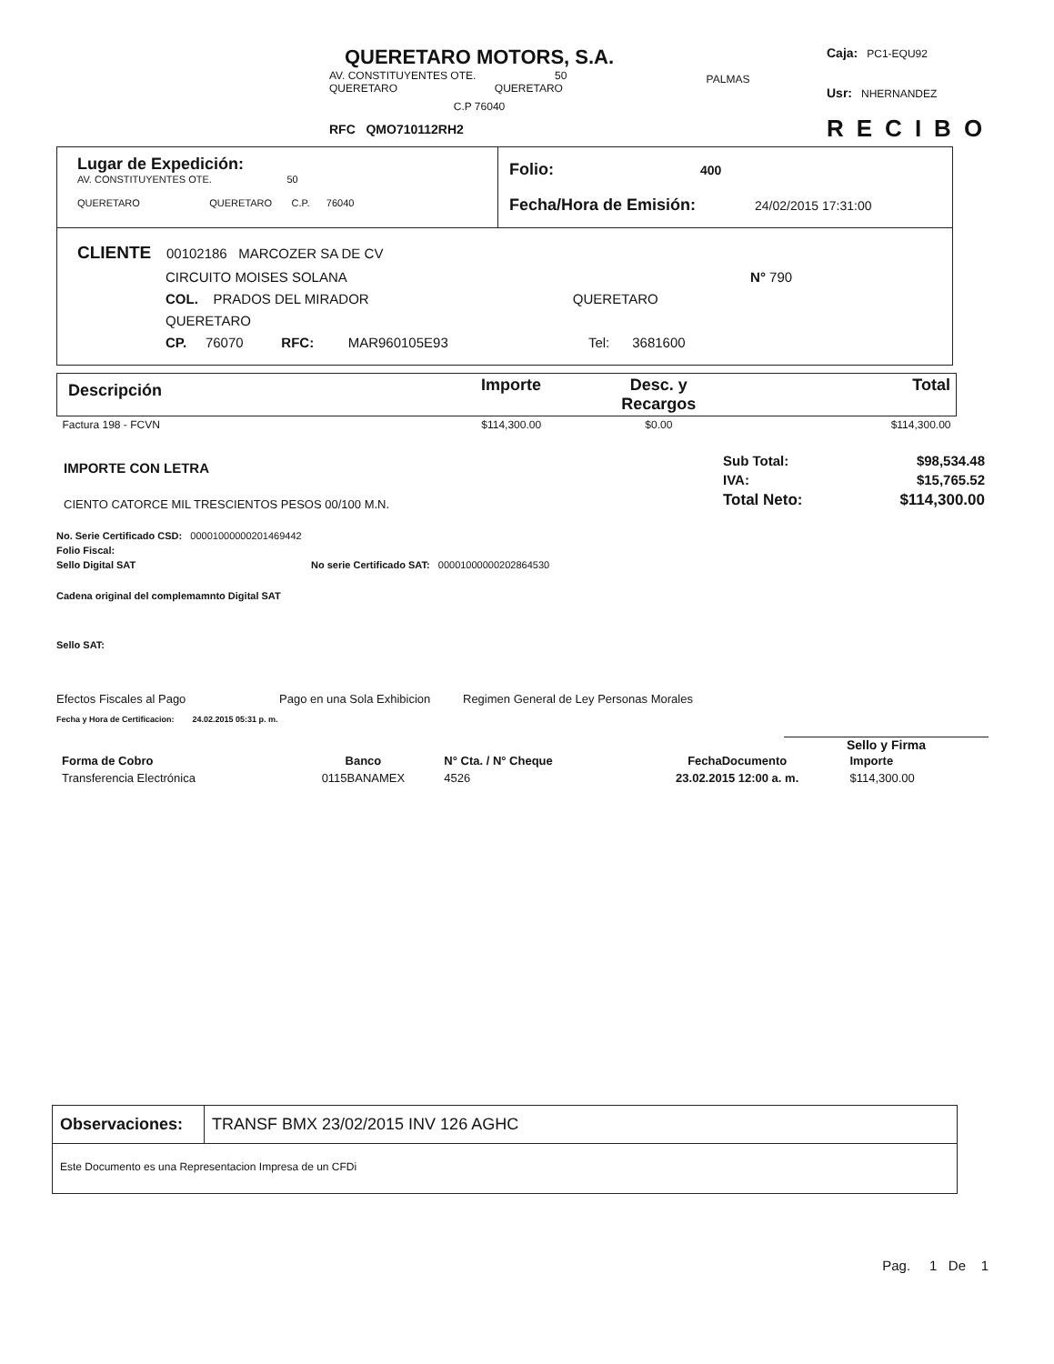QUERETARO MOTORS, S.A.
AV. CONSTITUYENTES OTE. 50
QUERETARO QUERETARO
C.P 76040
RFC QMO710112RH2
PALMAS
Caja: PC1-EQU92
Usr: NHERNANDEZ
RECIBO
| Lugar de Expedición: AV. CONSTITUYENTES OTE. 50 QUERETARO QUERETARO C.P. 76040 | Folio: 400 Fecha/Hora de Emisión: 24/02/2015 17:31:00 |
| CLIENTE 00102186 MARCOZER SA DE CV CIRCUITO MOISES SOLANA N° 790 COL. PRADOS DEL MIRADOR QUERETARO QUERETARO CP. 76070 RFC: MAR960105E93 Tel: 3681600 | |
| Descripción | Importe | Desc. y Recargos | Total |
| --- | --- | --- | --- |
| Factura 198 - FCVN | $114,300.00 | $0.00 | $114,300.00 |
IMPORTE CON LETRA
CIENTO CATORCE MIL TRESCIENTOS PESOS 00/100 M.N.
| Sub Total: | $98,534.48 |
| IVA: | $15,765.52 |
| Total Neto: | $114,300.00 |
No. Serie Certificado CSD: 00001000000201469442
Folio Fiscal:
Sello Digital SAT No serie Certificado SAT: 00001000000202864530
Cadena original del complemamnto Digital SAT
Sello SAT:
Efectos Fiscales al Pago Pago en una Sola Exhibicion Regimen General de Ley Personas Morales
Fecha y Hora de Certificacion: 24.02.2015 05:31 p. m.
Sello y Firma
| Forma de Cobro | Banco | N° Cta. / N° Cheque | FechaDocumento | Importe |
| Transferencia Electrónica | 0115BANAMEX | 4526 | 23.02.2015 12:00 a. m. | $114,300.00 |
| Observaciones: | TRANSF BMX 23/02/2015 INV 126 AGHC |
| Este Documento es una Representacion Impresa de un CFDi | |
Pag. 1 De 1